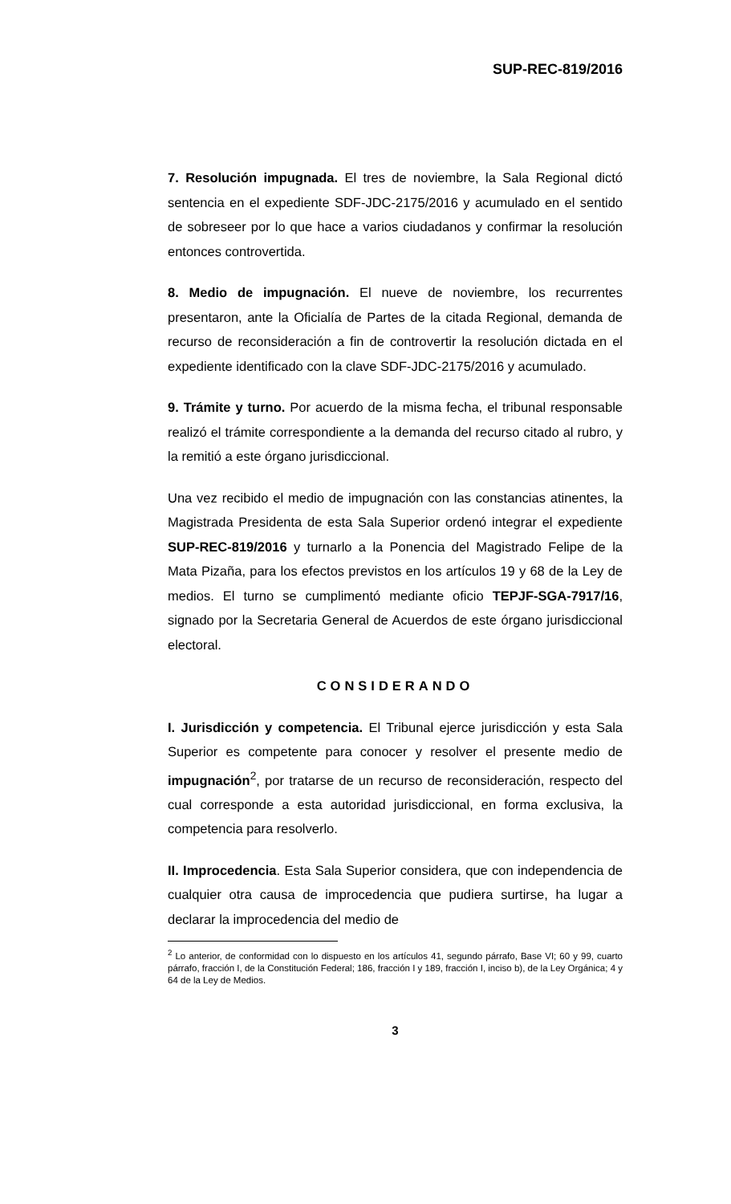SUP-REC-819/2016
7. Resolución impugnada. El tres de noviembre, la Sala Regional dictó sentencia en el expediente SDF-JDC-2175/2016 y acumulado en el sentido de sobreseer por lo que hace a varios ciudadanos y confirmar la resolución entonces controvertida.
8. Medio de impugnación. El nueve de noviembre, los recurrentes presentaron, ante la Oficialía de Partes de la citada Regional, demanda de recurso de reconsideración a fin de controvertir la resolución dictada en el expediente identificado con la clave SDF-JDC-2175/2016 y acumulado.
9. Trámite y turno. Por acuerdo de la misma fecha, el tribunal responsable realizó el trámite correspondiente a la demanda del recurso citado al rubro, y la remitió a este órgano jurisdiccional.
Una vez recibido el medio de impugnación con las constancias atinentes, la Magistrada Presidenta de esta Sala Superior ordenó integrar el expediente SUP-REC-819/2016 y turnarlo a la Ponencia del Magistrado Felipe de la Mata Pizaña, para los efectos previstos en los artículos 19 y 68 de la Ley de medios. El turno se cumplimentó mediante oficio TEPJF-SGA-7917/16, signado por la Secretaria General de Acuerdos de este órgano jurisdiccional electoral.
CONSIDERANDO
I. Jurisdicción y competencia. El Tribunal ejerce jurisdicción y esta Sala Superior es competente para conocer y resolver el presente medio de impugnación<sup>2</sup>, por tratarse de un recurso de reconsideración, respecto del cual corresponde a esta autoridad jurisdiccional, en forma exclusiva, la competencia para resolverlo.
II. Improcedencia. Esta Sala Superior considera, que con independencia de cualquier otra causa de improcedencia que pudiera surtirse, ha lugar a declarar la improcedencia del medio de
<sup>2</sup> Lo anterior, de conformidad con lo dispuesto en los artículos 41, segundo párrafo, Base VI; 60 y 99, cuarto párrafo, fracción I, de la Constitución Federal; 186, fracción I y 189, fracción I, inciso b), de la Ley Orgánica; 4 y 64 de la Ley de Medios.
3